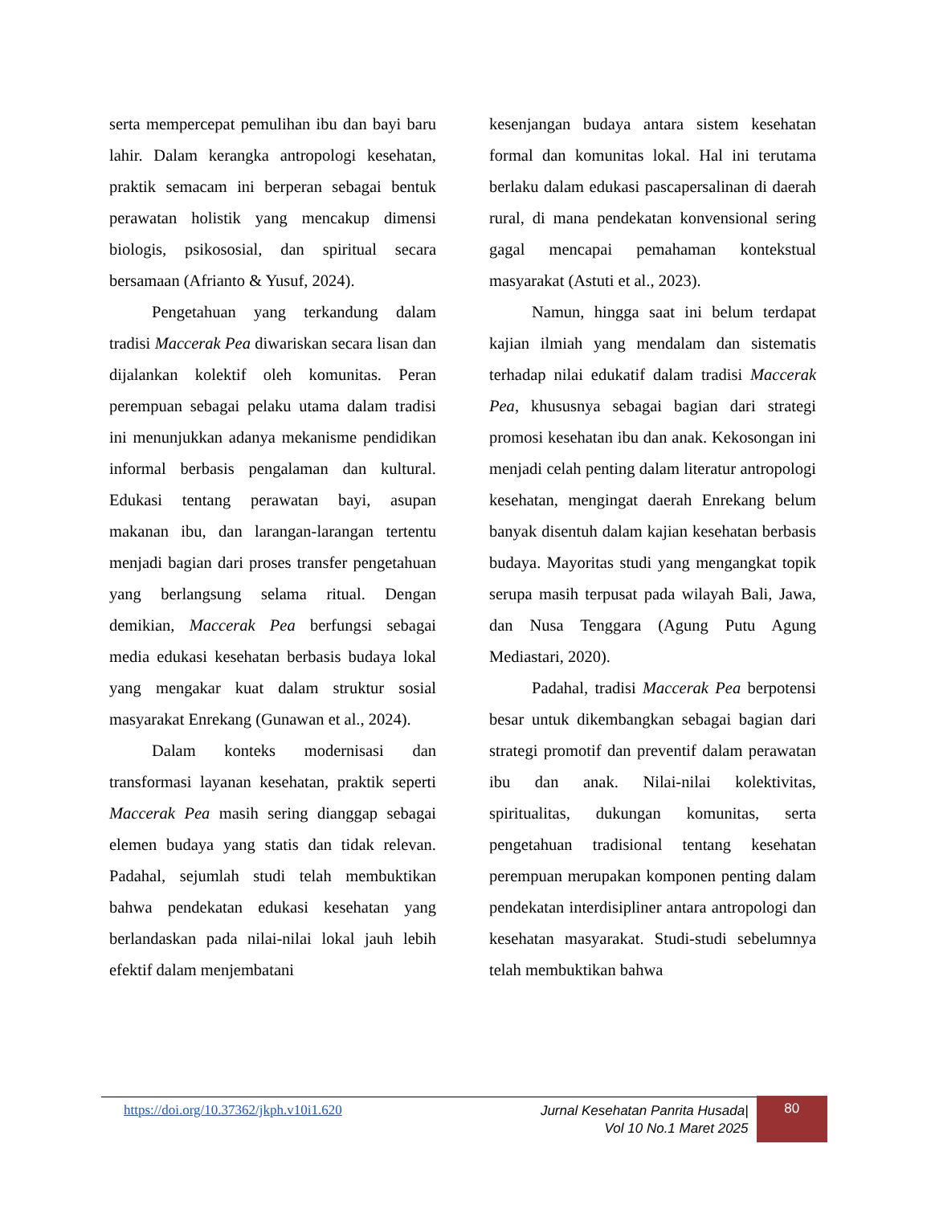serta mempercepat pemulihan ibu dan bayi baru lahir. Dalam kerangka antropologi kesehatan, praktik semacam ini berperan sebagai bentuk perawatan holistik yang mencakup dimensi biologis, psikososial, dan spiritual secara bersamaan (Afrianto & Yusuf, 2024).
Pengetahuan yang terkandung dalam tradisi Maccerak Pea diwariskan secara lisan dan dijalankan kolektif oleh komunitas. Peran perempuan sebagai pelaku utama dalam tradisi ini menunjukkan adanya mekanisme pendidikan informal berbasis pengalaman dan kultural. Edukasi tentang perawatan bayi, asupan makanan ibu, dan larangan-larangan tertentu menjadi bagian dari proses transfer pengetahuan yang berlangsung selama ritual. Dengan demikian, Maccerak Pea berfungsi sebagai media edukasi kesehatan berbasis budaya lokal yang mengakar kuat dalam struktur sosial masyarakat Enrekang (Gunawan et al., 2024).
Dalam konteks modernisasi dan transformasi layanan kesehatan, praktik seperti Maccerak Pea masih sering dianggap sebagai elemen budaya yang statis dan tidak relevan. Padahal, sejumlah studi telah membuktikan bahwa pendekatan edukasi kesehatan yang berlandaskan pada nilai-nilai lokal jauh lebih efektif dalam menjembatani
kesenjangan budaya antara sistem kesehatan formal dan komunitas lokal. Hal ini terutama berlaku dalam edukasi pascapersalinan di daerah rural, di mana pendekatan konvensional sering gagal mencapai pemahaman kontekstual masyarakat (Astuti et al., 2023).
Namun, hingga saat ini belum terdapat kajian ilmiah yang mendalam dan sistematis terhadap nilai edukatif dalam tradisi Maccerak Pea, khususnya sebagai bagian dari strategi promosi kesehatan ibu dan anak. Kekosongan ini menjadi celah penting dalam literatur antropologi kesehatan, mengingat daerah Enrekang belum banyak disentuh dalam kajian kesehatan berbasis budaya. Mayoritas studi yang mengangkat topik serupa masih terpusat pada wilayah Bali, Jawa, dan Nusa Tenggara (Agung Putu Agung Mediastari, 2020).
Padahal, tradisi Maccerak Pea berpotensi besar untuk dikembangkan sebagai bagian dari strategi promotif dan preventif dalam perawatan ibu dan anak. Nilai-nilai kolektivitas, spiritualitas, dukungan komunitas, serta pengetahuan tradisional tentang kesehatan perempuan merupakan komponen penting dalam pendekatan interdisipliner antara antropologi dan kesehatan masyarakat. Studi-studi sebelumnya telah membuktikan bahwa
https://doi.org/10.37362/jkph.v10i1.620
Jurnal Kesehatan Panrita Husada|
Vol 10 No.1 Maret 2025
80